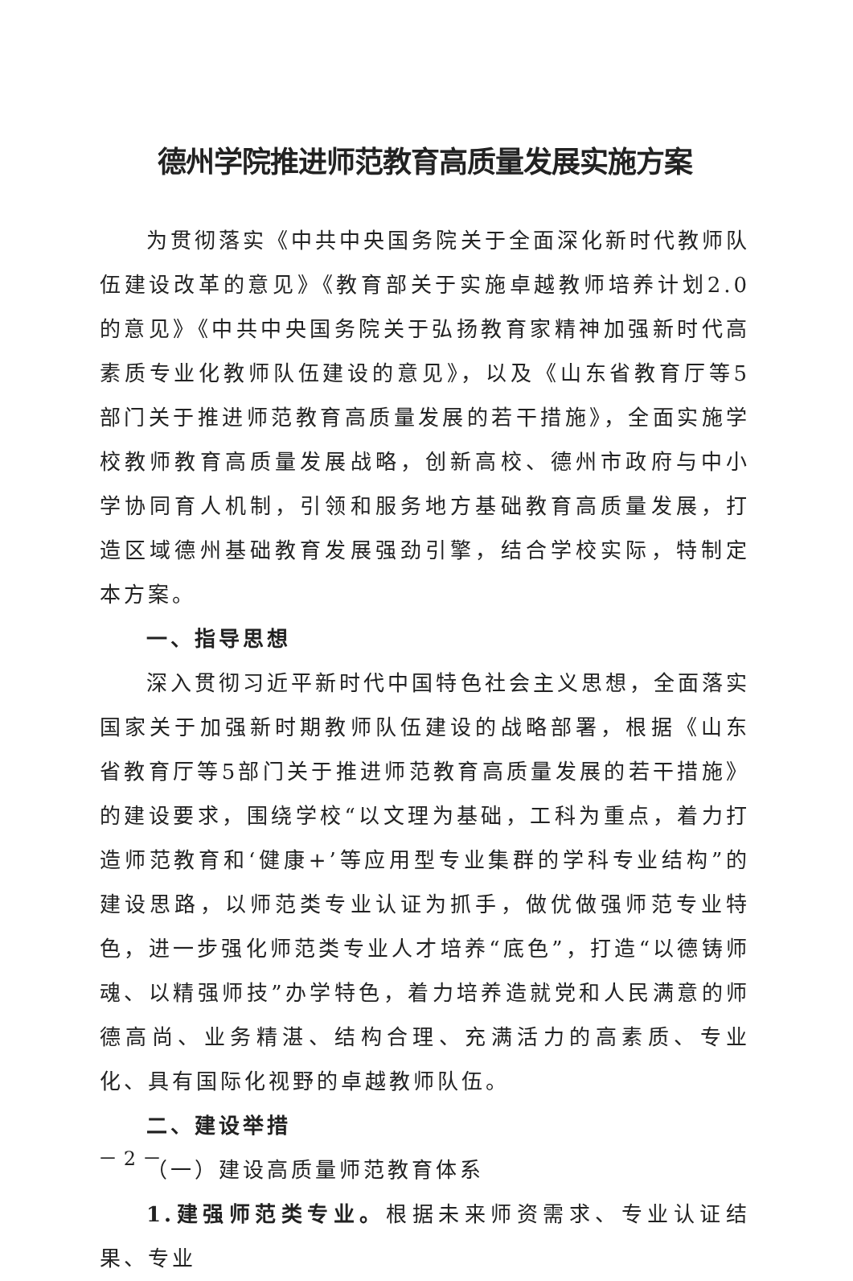德州学院推进师范教育高质量发展实施方案
为贯彻落实《中共中央国务院关于全面深化新时代教师队伍建设改革的意见》《教育部关于实施卓越教师培养计划2.0的意见》《中共中央国务院关于弘扬教育家精神加强新时代高素质专业化教师队伍建设的意见》，以及《山东省教育厅等5部门关于推进师范教育高质量发展的若干措施》，全面实施学校教师教育高质量发展战略，创新高校、德州市政府与中小学协同育人机制，引领和服务地方基础教育高质量发展，打造区域德州基础教育发展强劲引擎，结合学校实际，特制定本方案。
一、指导思想
深入贯彻习近平新时代中国特色社会主义思想，全面落实国家关于加强新时期教师队伍建设的战略部署，根据《山东省教育厅等5部门关于推进师范教育高质量发展的若干措施》的建设要求，围绕学校“以文理为基础，工科为重点，着力打造师范教育和‘健康+’等应用型专业集群的学科专业结构”的建设思路，以师范类专业认证为抓手，做优做强师范专业特色，进一步强化师范类专业人才培养“底色”，打造“以德铸师魂、以精强师技”办学特色，着力培养造就党和人民满意的师德高尚、业务精湛、结构合理、充满活力的高素质、专业化、具有国际化视野的卓越教师队伍。
二、建设举措
（一）建设高质量师范教育体系
1.建强师范类专业。根据未来师资需求、专业认证结果、专业
－ 2 －